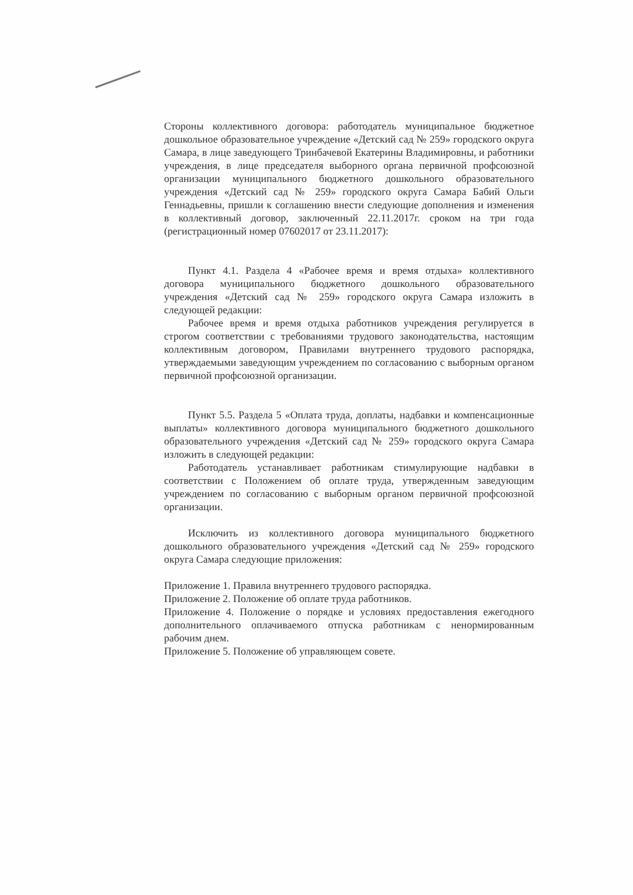Стороны коллективного договора: работодатель муниципальное бюджетное дошкольное образовательное учреждение «Детский сад № 259» городского округа Самара, в лице заведующего Тринбачевой Екатерины Владимировны, и работники учреждения, в лице председателя выборного органа первичной профсоюзной организации муниципального бюджетного дошкольного образовательного учреждения «Детский сад № 259» городского округа Самара Бабий Ольги Геннадьевны, пришли к соглашению внести следующие дополнения и изменения в коллективный договор, заключенный 22.11.2017г. сроком на три года (регистрационный номер 07602017 от 23.11.2017):
Пункт 4.1. Раздела 4 «Рабочее время и время отдыха» коллективного договора муниципального бюджетного дошкольного образовательного учреждения «Детский сад № 259» городского округа Самара изложить в следующей редакции:
Рабочее время и время отдыха работников учреждения регулируется в строгом соответствии с требованиями трудового законодательства, настоящим коллективным договором, Правилами внутреннего трудового распорядка, утверждаемыми заведующим учреждением по согласованию с выборным органом первичной профсоюзной организации.
Пункт 5.5. Раздела 5 «Оплата труда, доплаты, надбавки и компенсационные выплаты» коллективного договора муниципального бюджетного дошкольного образовательного учреждения «Детский сад № 259» городского округа Самара изложить в следующей редакции:
Работодатель устанавливает работникам стимулирующие надбавки в соответствии с Положением об оплате труда, утвержденным заведующим учреждением по согласованию с выборным органом первичной профсоюзной организации.
Исключить из коллективного договора муниципального бюджетного дошкольного образовательного учреждения «Детский сад № 259» городского округа Самара следующие приложения:
Приложение 1. Правила внутреннего трудового распорядка.
Приложение 2. Положение об оплате труда работников.
Приложение 4. Положение о порядке и условиях предоставления ежегодного дополнительного оплачиваемого отпуска работникам с ненормированным рабочим днем.
Приложение 5. Положение об управляющем совете.